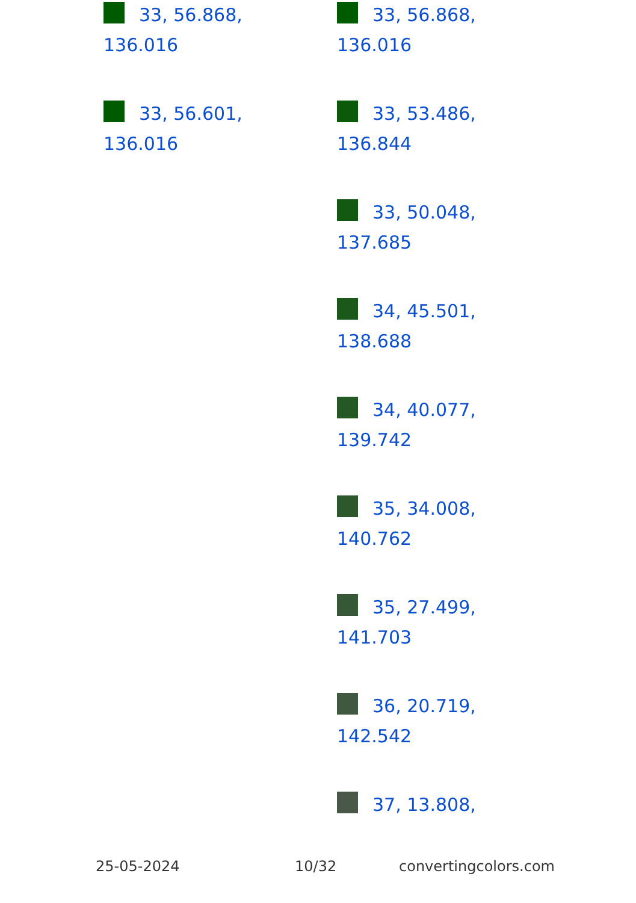33, 56.868, 136.016
33, 56.601, 136.016
33, 56.868, 136.016
33, 53.486, 136.844
33, 50.048, 137.685
34, 45.501, 138.688
34, 40.077, 139.742
35, 34.008, 140.762
35, 27.499, 141.703
36, 20.719, 142.542
37, 13.808,
25-05-2024 10/32 convertingcolors.com